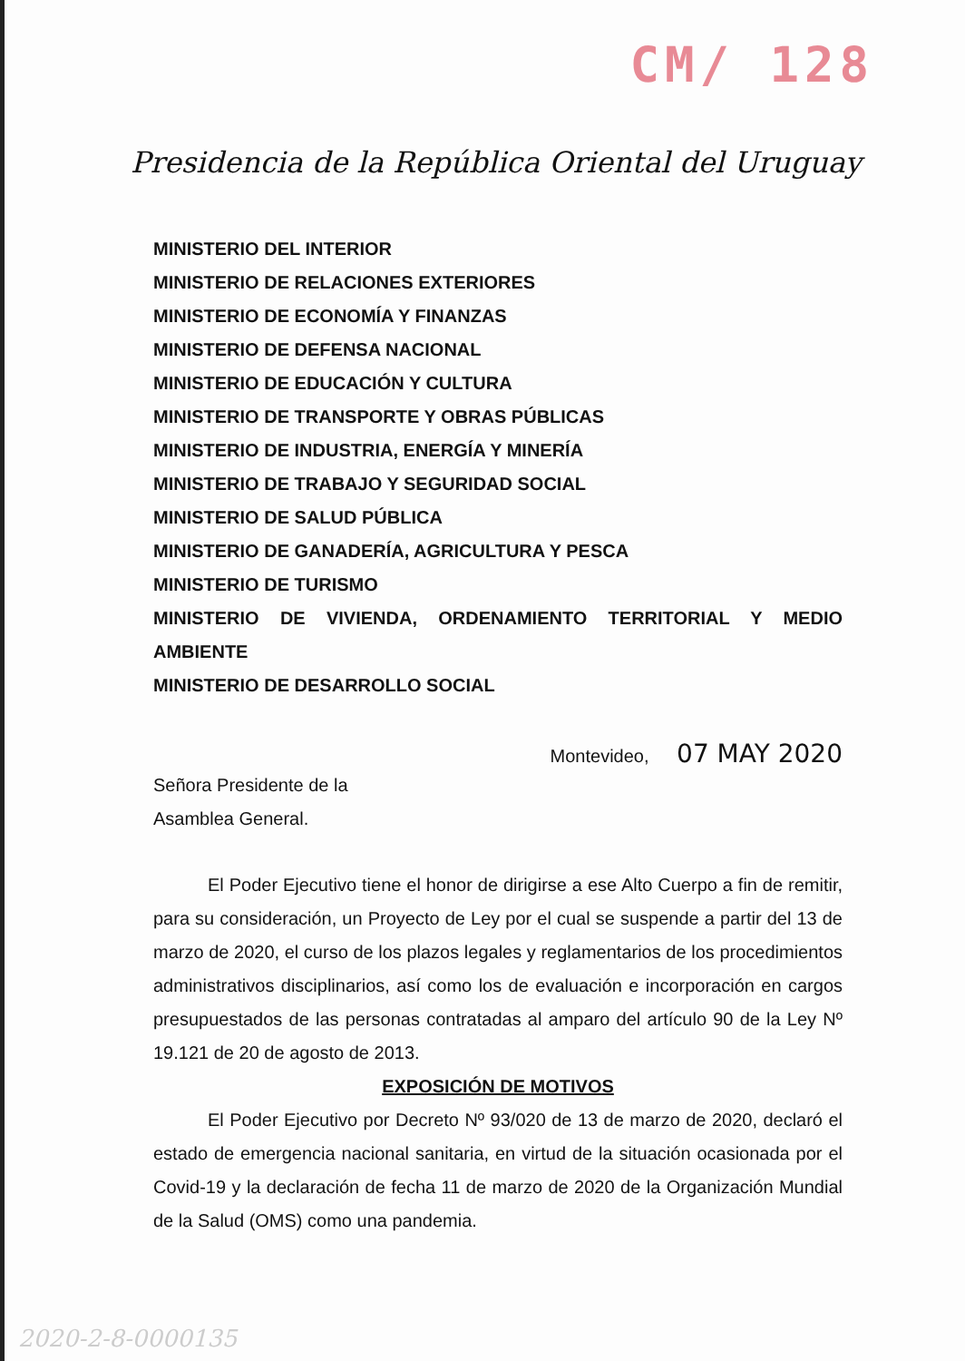CM/ 128
Presidencia de la República Oriental del Uruguay
MINISTERIO DEL INTERIOR
MINISTERIO DE RELACIONES EXTERIORES
MINISTERIO DE ECONOMÍA Y FINANZAS
MINISTERIO DE DEFENSA NACIONAL
MINISTERIO DE EDUCACIÓN Y CULTURA
MINISTERIO DE TRANSPORTE Y OBRAS PÚBLICAS
MINISTERIO DE INDUSTRIA, ENERGÍA Y MINERÍA
MINISTERIO DE TRABAJO Y SEGURIDAD SOCIAL
MINISTERIO DE SALUD PÚBLICA
MINISTERIO DE GANADERÍA, AGRICULTURA Y PESCA
MINISTERIO DE TURISMO
MINISTERIO DE VIVIENDA, ORDENAMIENTO TERRITORIAL Y MEDIO AMBIENTE
MINISTERIO DE DESARROLLO SOCIAL
Montevideo, 07 MAY 2020
Señora Presidente de la
Asamblea General.
El Poder Ejecutivo tiene el honor de dirigirse a ese Alto Cuerpo a fin de remitir, para su consideración, un Proyecto de Ley por el cual se suspende a partir del 13 de marzo de 2020, el curso de los plazos legales y reglamentarios de los procedimientos administrativos disciplinarios, así como los de evaluación e incorporación en cargos presupuestados de las personas contratadas al amparo del artículo 90 de la Ley Nº 19.121 de 20 de agosto de 2013.
EXPOSICIÓN DE MOTIVOS
El Poder Ejecutivo por Decreto Nº 93/020 de 13 de marzo de 2020, declaró el estado de emergencia nacional sanitaria, en virtud de la situación ocasionada por el Covid-19 y la declaración de fecha 11 de marzo de 2020 de la Organización Mundial de la Salud (OMS) como una pandemia.
2020-2-8-0000135